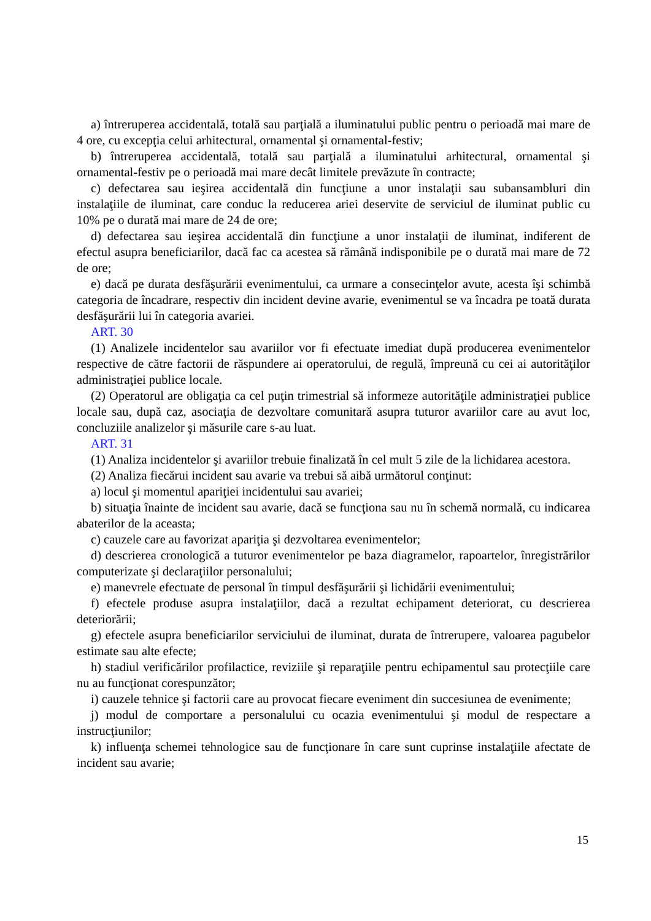a) întreruperea accidentală, totală sau parţială a iluminatului public pentru o perioadă mai mare de 4 ore, cu excepţia celui arhitectural, ornamental şi ornamental-festiv;
b) întreruperea accidentală, totală sau parţială a iluminatului arhitectural, ornamental şi ornamental-festiv pe o perioadă mai mare decât limitele prevăzute în contracte;
c) defectarea sau ieşirea accidentală din funcţiune a unor instalaţii sau subansambluri din instalaţiile de iluminat, care conduc la reducerea ariei deservite de serviciul de iluminat public cu 10% pe o durată mai mare de 24 de ore;
d) defectarea sau ieşirea accidentală din funcţiune a unor instalaţii de iluminat, indiferent de efectul asupra beneficiarilor, dacă fac ca acestea să rămână indisponibile pe o durată mai mare de 72 de ore;
e) dacă pe durata desfăşurării evenimentului, ca urmare a consecinţelor avute, acesta îşi schimbă categoria de încadrare, respectiv din incident devine avarie, evenimentul se va încadra pe toată durata desfăşurării lui în categoria avariei.
ART. 30
(1) Analizele incidentelor sau avariilor vor fi efectuate imediat după producerea evenimentelor respective de către factorii de răspundere ai operatorului, de regulă, împreună cu cei ai autorităţilor administraţiei publice locale.
(2) Operatorul are obligaţia ca cel puţin trimestrial să informeze autorităţile administraţiei publice locale sau, după caz, asociaţia de dezvoltare comunitară asupra tuturor avariilor care au avut loc, concluziile analizelor şi măsurile care s-au luat.
ART. 31
(1) Analiza incidentelor şi avariilor trebuie finalizată în cel mult 5 zile de la lichidarea acestora.
(2) Analiza fiecărui incident sau avarie va trebui să aibă următorul conţinut:
a) locul şi momentul apariţiei incidentului sau avariei;
b) situaţia înainte de incident sau avarie, dacă se funcţiona sau nu în schemă normală, cu indicarea abaterilor de la aceasta;
c) cauzele care au favorizat apariţia şi dezvoltarea evenimentelor;
d) descrierea cronologică a tuturor evenimentelor pe baza diagramelor, rapoartelor, înregistrărilor computerizate şi declaraţiilor personalului;
e) manevrele efectuate de personal în timpul desfăşurării şi lichidării evenimentului;
f) efectele produse asupra instalaţiilor, dacă a rezultat echipament deteriorat, cu descrierea deteriorării;
g) efectele asupra beneficiarilor serviciului de iluminat, durata de întrerupere, valoarea pagubelor estimate sau alte efecte;
h) stadiul verificărilor profilactice, reviziile şi reparaţiile pentru echipamentul sau protecţiile care nu au funcţionat corespunzător;
i) cauzele tehnice şi factorii care au provocat fiecare eveniment din succesiunea de evenimente;
j) modul de comportare a personalului cu ocazia evenimentului şi modul de respectare a instrucţiunilor;
k) influenţa schemei tehnologice sau de funcţionare în care sunt cuprinse instalaţiile afectate de incident sau avarie;
15